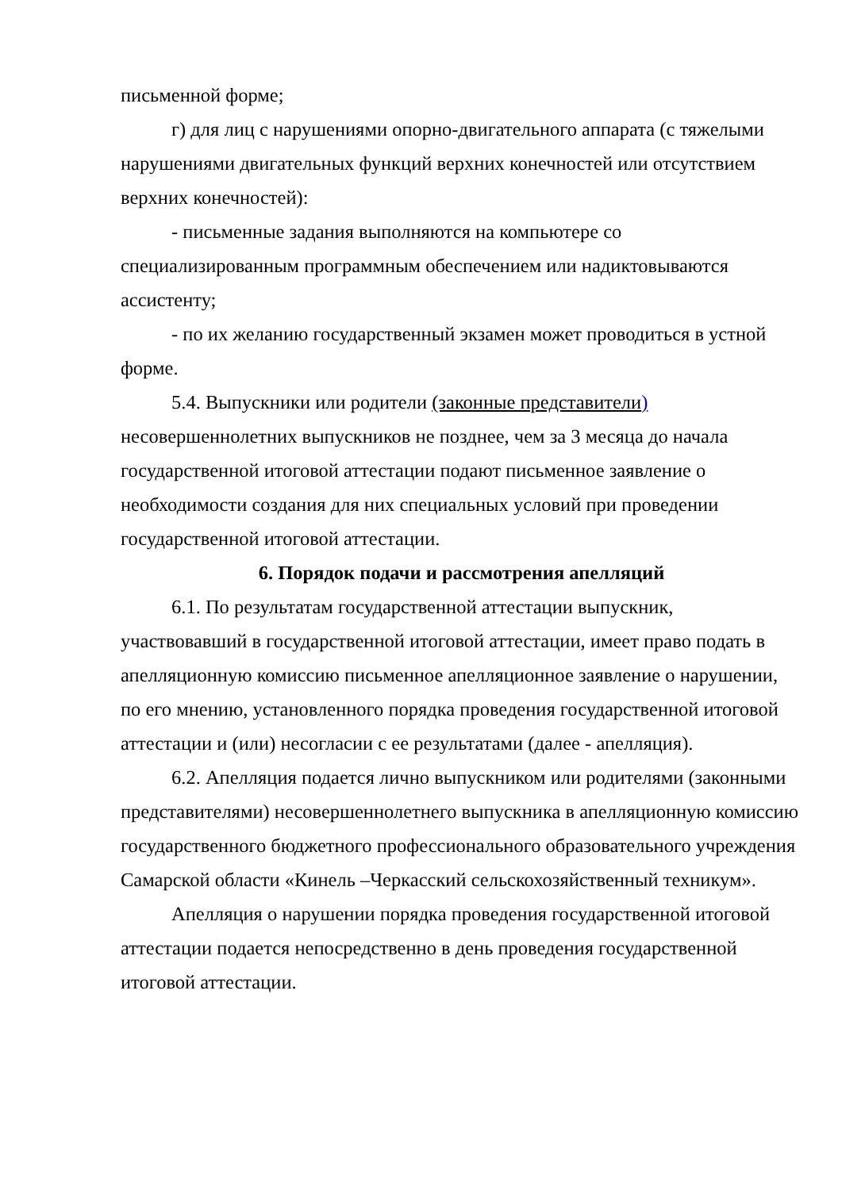письменной форме;
г) для лиц с нарушениями опорно-двигательного аппарата (с тяжелыми нарушениями двигательных функций верхних конечностей или отсутствием верхних конечностей):
- письменные задания выполняются на компьютере со специализированным программным обеспечением или надиктовываются ассистенту;
- по их желанию государственный экзамен может проводиться в устной форме.
5.4. Выпускники или родители (законные представители) несовершеннолетних выпускников не позднее, чем за 3 месяца до начала государственной итоговой аттестации подают письменное заявление о необходимости создания для них специальных условий при проведении государственной итоговой аттестации.
6. Порядок подачи и рассмотрения апелляций
6.1. По результатам государственной аттестации выпускник, участвовавший в государственной итоговой аттестации, имеет право подать в апелляционную комиссию письменное апелляционное заявление о нарушении, по его мнению, установленного порядка проведения государственной итоговой аттестации и (или) несогласии с ее результатами (далее - апелляция).
6.2. Апелляция подается лично выпускником или родителями (законными представителями) несовершеннолетнего выпускника в апелляционную комиссию государственного бюджетного профессионального образовательного учреждения Самарской области «Кинель –Черкасский сельскохозяйственный техникум».
Апелляция о нарушении порядка проведения государственной итоговой аттестации подается непосредственно в день проведения государственной итоговой аттестации.